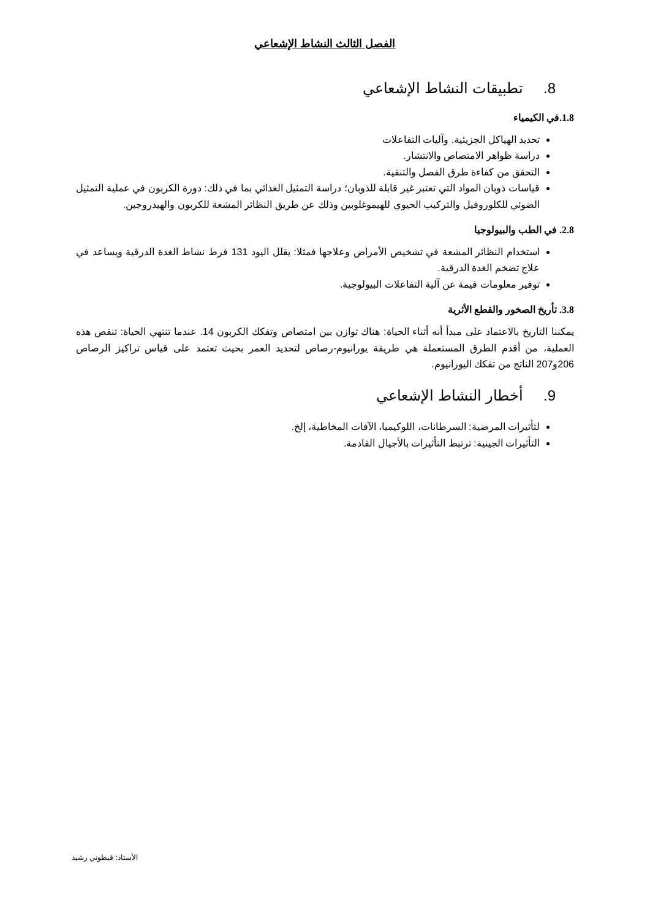الفصل الثالث النشاط الإشعاعي
8. تطبيقات النشاط الإشعاعي
1.8.في الكيمياء
تحديد الهياكل الجزيئية. وآليات التفاعلات
دراسة ظواهر الامتصاص والانتشار.
التحقق من كفاءة طرق الفصل والتنقية.
قياسات ذوبان المواد التي تعتبر غير قابلة للذوبان؛ دراسة التمثيل الغذائي بما في ذلك: دورة الكربون في عملية التمثيل الضوئي للكلوروفيل والتركيب الحيوي للهيموغلوبين وذلك عن طريق النظائر المشعة للكربون والهيدروجين.
2.8. في الطب والبيولوجيا
استخدام النظائر المشعة في تشخيص الأمراض وعلاجها فمثلا: يقلل اليود 131 فرط نشاط الغدة الدرقية ويساعد في علاج تضخم الغدة الدرقية.
توفير معلومات قيمة عن آلية التفاعلات البيولوجية.
3.8. تأريخ الصخور والقطع الأثرية
يمكننا التاريخ بالاعتماد على مبدأ أنه أثناء الحياة: هناك توازن بين امتصاص وتفكك الكربون 14. عندما تنتهي الحياة: تنقص هذه العملية، من أقدم الطرق المستعملة هي طريقة يورانيوم-رصاص لتحديد العمر بحيث تعتمد على قياس تراكيز الرصاص 206و207 الناتج من تفكك اليورانيوم.
9. أخطار النشاط الإشعاعي
لتأثيرات المرضية: السرطانات، اللوكيميا، الآفات المخاطية، إلخ.
التأثيرات الجينية: ترتبط التأثيرات بالأجيال القادمة.
الأستاذ: قيطوني رشيد